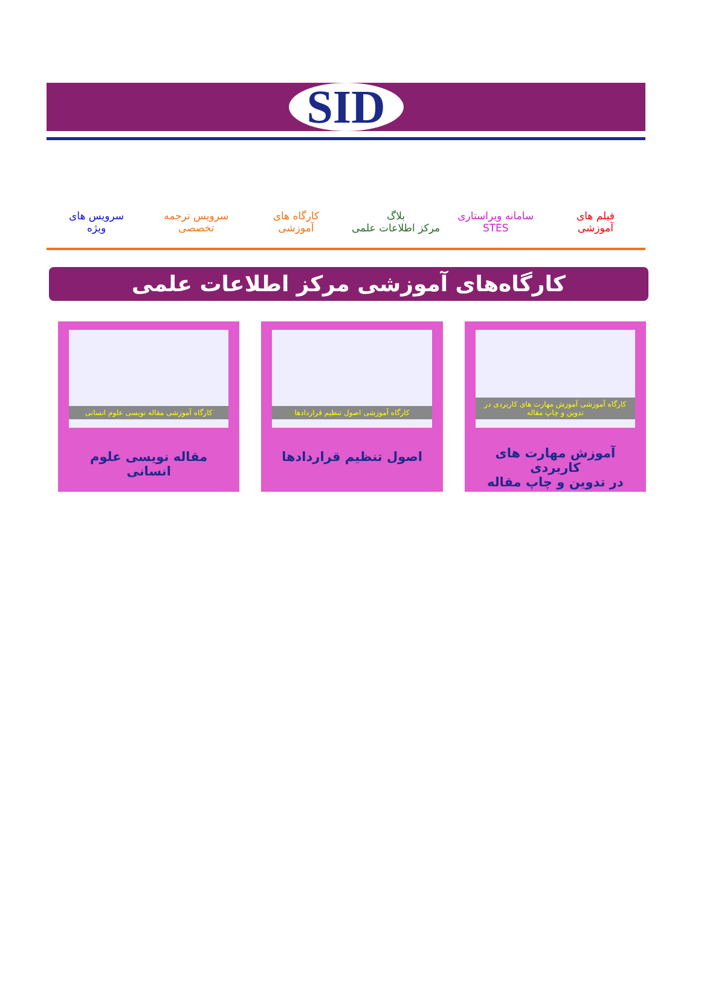SID
فیلم های
آموزشی
سامانه ویراستاری
STES
بلاگ
مرکز اطلاعات علمی
کارگاه های
آموزشی
سرویس ترجمه
تخصصی
سرویس های
ویژه
کارگاه‌های آموزشی مرکز اطلاعات علمی
کارگاه آموزشی آموزش مهارت های کاربردی در تدوین و چاپ مقاله
آموزش مهارت های کاربردی
در تدوین و چاپ مقاله
کارگاه آموزشی اصول تنظیم قراردادها
اصول تنظیم قراردادها
کارگاه آموزشی مقاله نویسی علوم انسانی
مقاله نویسی علوم انسانی